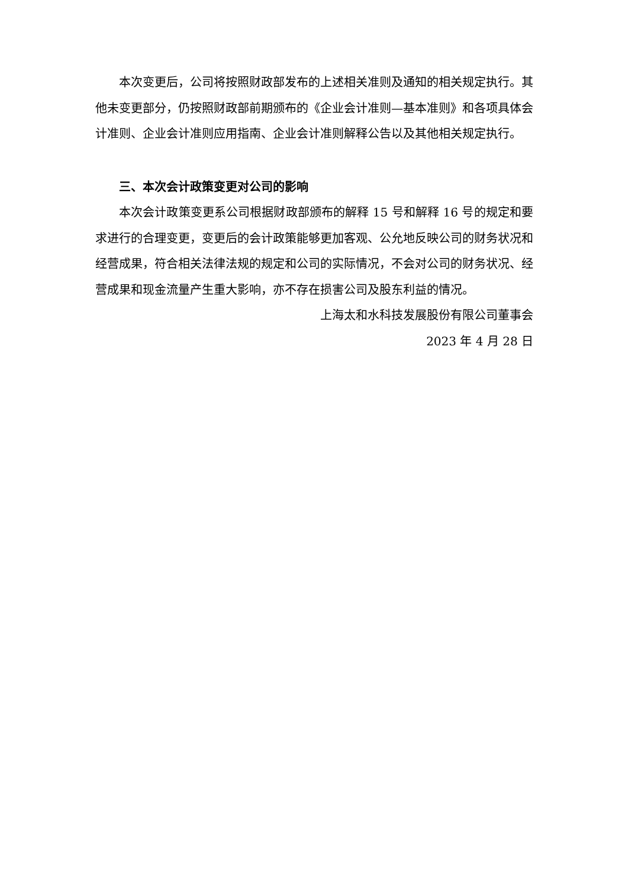本次变更后，公司将按照财政部发布的上述相关准则及通知的相关规定执行。其他未变更部分，仍按照财政部前期颁布的《企业会计准则—基本准则》和各项具体会计准则、企业会计准则应用指南、企业会计准则解释公告以及其他相关规定执行。
三、本次会计政策变更对公司的影响
本次会计政策变更系公司根据财政部颁布的解释 15 号和解释 16 号的规定和要求进行的合理变更，变更后的会计政策能够更加客观、公允地反映公司的财务状况和经营成果，符合相关法律法规的规定和公司的实际情况，不会对公司的财务状况、经营成果和现金流量产生重大影响，亦不存在损害公司及股东利益的情况。
上海太和水科技发展股份有限公司董事会
2023 年 4 月 28 日